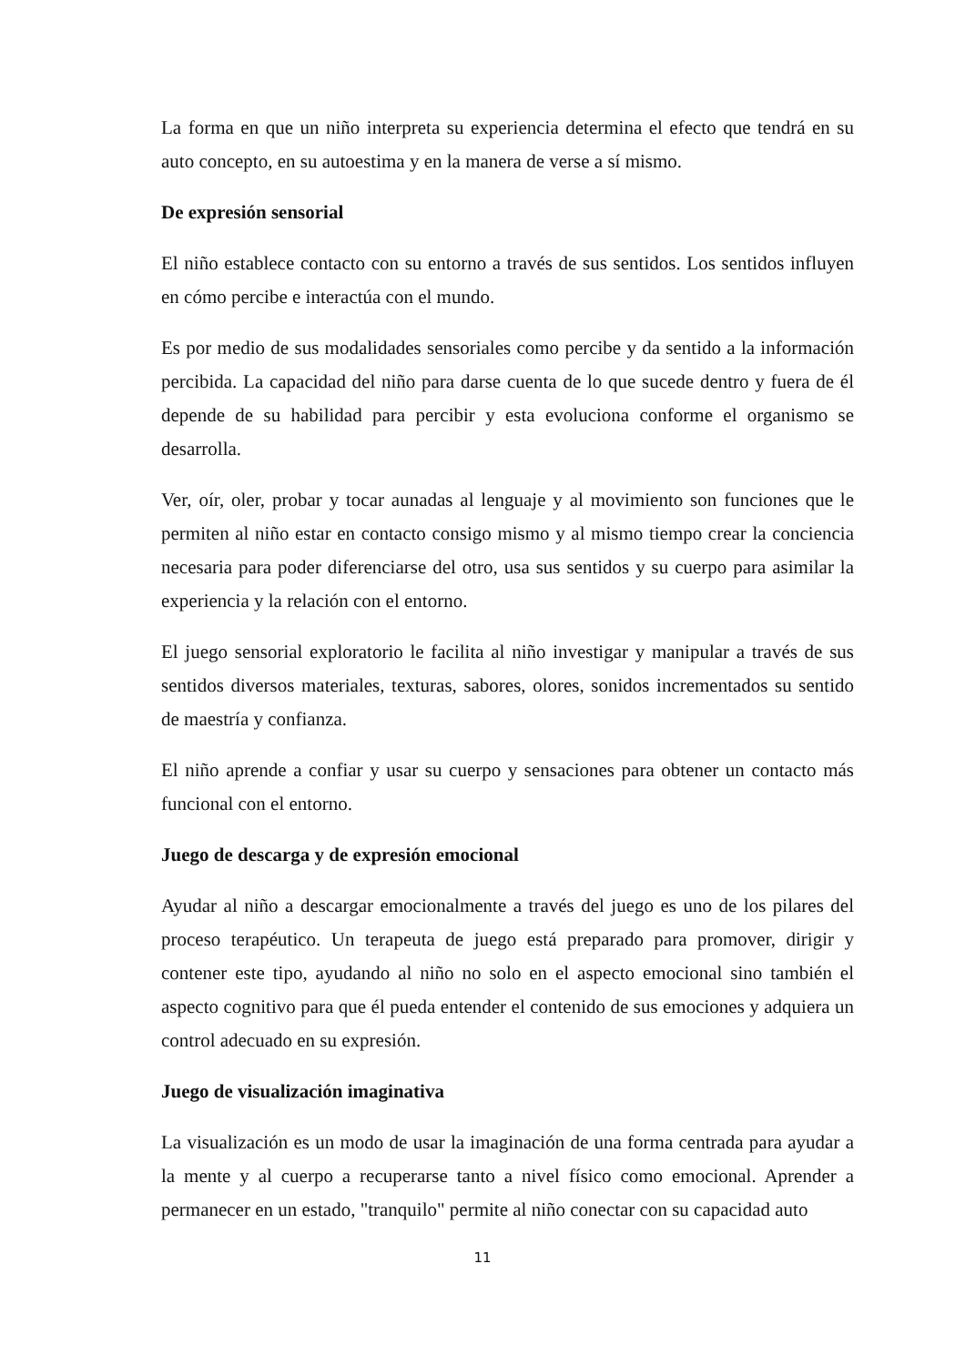La forma en que un niño interpreta su experiencia determina el efecto que tendrá en su auto concepto, en su autoestima y en la manera de verse a sí mismo.
De expresión sensorial
El niño establece contacto con su entorno a través de sus sentidos. Los sentidos influyen en cómo percibe e interactúa con el mundo.
Es por medio de sus modalidades sensoriales como percibe y da sentido a la información percibida. La capacidad del niño para darse cuenta de lo que sucede dentro y fuera de él depende de su habilidad para percibir y esta evoluciona conforme el organismo se desarrolla.
Ver, oír, oler, probar y tocar aunadas al lenguaje y al movimiento son funciones que le permiten al niño estar en contacto consigo mismo y al mismo tiempo crear la conciencia necesaria para poder diferenciarse del otro, usa sus sentidos y su cuerpo para asimilar la experiencia y la relación con el entorno.
El juego sensorial exploratorio le facilita al niño investigar y manipular a través de sus sentidos diversos materiales, texturas, sabores, olores, sonidos incrementados su sentido de maestría y confianza.
El niño aprende a confiar y usar su cuerpo y sensaciones para obtener un contacto más funcional con el entorno.
Juego de descarga y de expresión emocional
Ayudar al niño a descargar emocionalmente a través del juego es uno de los pilares del proceso terapéutico. Un terapeuta de juego está preparado para promover, dirigir y contener este tipo, ayudando al niño no solo en el aspecto emocional sino también el aspecto cognitivo para que él pueda entender el contenido de sus emociones y adquiera un control adecuado en su expresión.
Juego de visualización imaginativa
La visualización es un modo de usar la imaginación de una forma centrada para ayudar a la mente y al cuerpo a recuperarse tanto a nivel físico como emocional. Aprender a permanecer en un estado, "tranquilo" permite al niño conectar con su capacidad auto
11